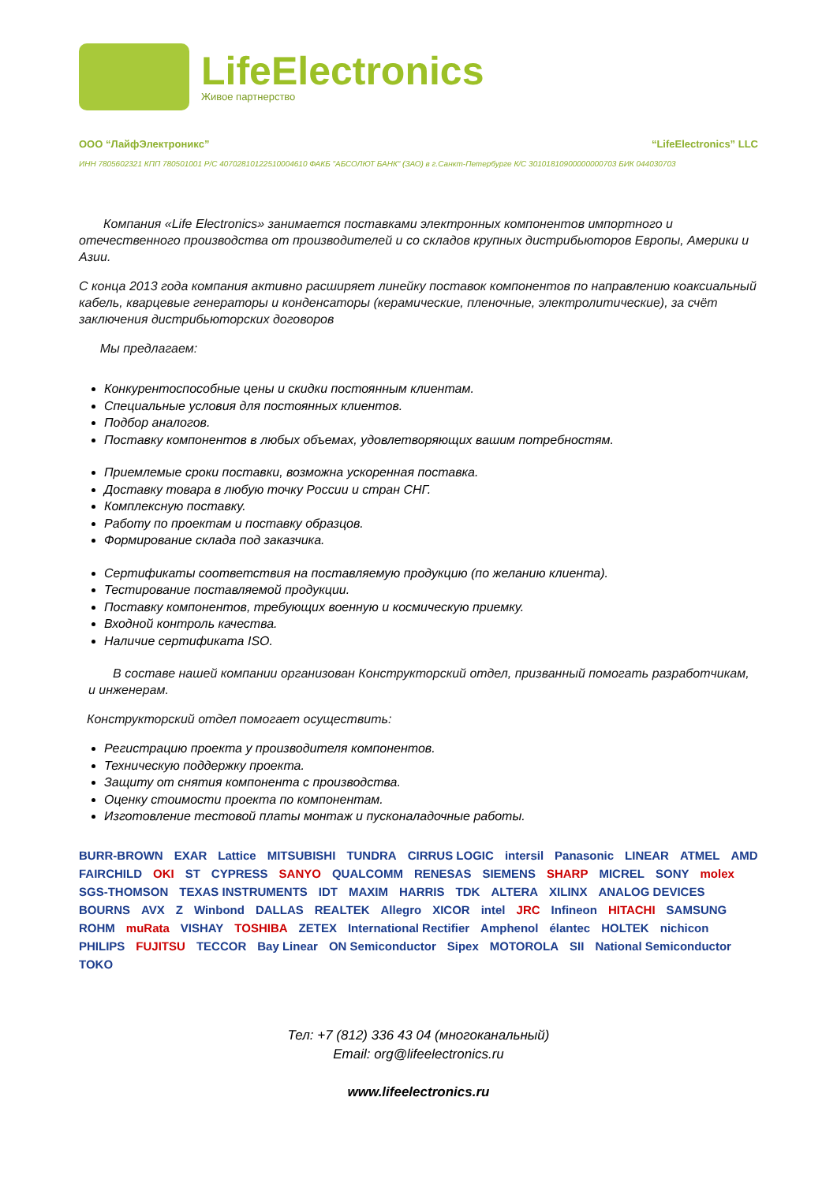LifeElectronics
Живое партнерство
ООО “ЛайфЭлектроникс” “LifeElectronics” LLC
ИНН 7805602321 КПП 780501001 Р/С 40702810122510004610 ФАКБ "АБСОЛЮТ БАНК" (ЗАО) в г.Санкт-Петербурге К/С 30101810900000000703 БИК 044030703
Компания «Life Electronics» занимается поставками электронных компонентов импортного и отечественного производства от производителей и со складов крупных дистрибьюторов Европы, Америки и Азии.
С конца 2013 года компания активно расширяет линейку поставок компонентов по направлению коаксиальный кабель, кварцевые генераторы и конденсаторы (керамические, пленочные, электролитические), за счёт заключения дистрибьюторских договоров
Мы предлагаем:
Конкурентоспособные цены и скидки постоянным клиентам.
Специальные условия для постоянных клиентов.
Подбор аналогов.
Поставку компонентов в любых объемах, удовлетворяющих вашим потребностям.
Приемлемые сроки поставки, возможна ускоренная поставка.
Доставку товара в любую точку России и стран СНГ.
Комплексную поставку.
Работу по проектам и поставку образцов.
Формирование склада под заказчика.
Сертификаты соответствия на поставляемую продукцию (по желанию клиента).
Тестирование поставляемой продукции.
Поставку компонентов, требующих военную и космическую приемку.
Входной контроль качества.
Наличие сертификата ISO.
В составе нашей компании организован Конструкторский отдел, призванный помогать разработчикам, и инженерам.
Конструкторский отдел помогает осуществить:
Регистрацию проекта у производителя компонентов.
Техническую поддержку проекта.
Защиту от снятия компонента с производства.
Оценку стоимости проекта по компонентам.
Изготовление тестовой платы монтаж и пусконаладочные работы.
BURR-BROWN EXAR Lattice MITSUBISHI TUNDRA CIRRUS LOGIC intersil Panasonic LINEAR ATMEL AMD FAIRCHILD OKI ST CYPRESS SANYO QUALCOMM RENESAS SIEMENS SHARP MICREL SONY molex SGS-THOMSON TEXAS INSTRUMENTS IDT MAXIM HARRIS TDK ALTERA XILINX ANALOG DEVICES BOURNS AVX Z Winbond DALLAS REALTEK Allegro XICOR intel JRC Infineon HITACHI SAMSUNG ROHM muRata VISHAY TOSHIBA ZETEX International Rectifier Amphenol élantec HOLTEK nichicon PHILIPS FUJITSU TECCOR Bay Linear ON Semiconductor Sipex MOTOROLA SII National Semiconductor TOKO
Тел: +7 (812) 336 43 04 (многоканальный)
Email: org@lifeelectronics.ru
www.lifeelectronics.ru